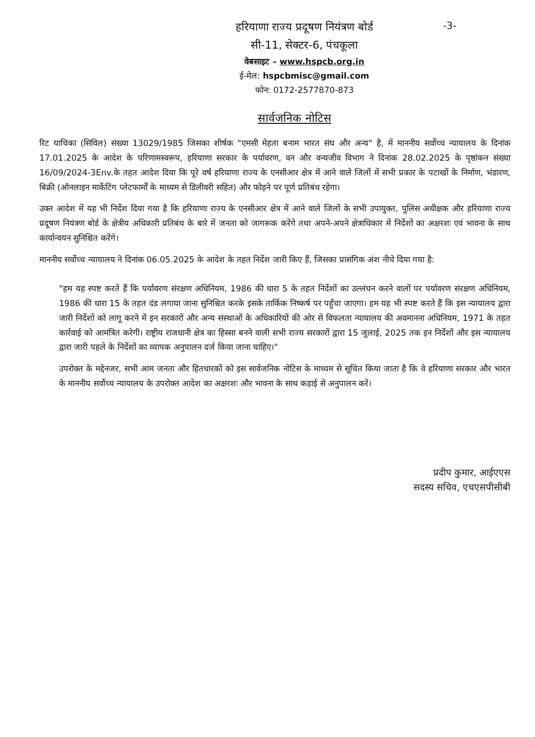-3-
हरियाणा राज्य प्रदूषण नियंत्रण बोर्ड
सी-11, सेक्टर-6, पंचकूला
वेबसाइट – www.hspcb.org.in
ई-मेल: hspcbmisc@gmail.com
फोन: 0172-2577870-873
सार्वजनिक नोटिस
रिट याचिका (सिविल) संख्या 13029/1985 जिसका शीर्षक "एमसी मेहता बनाम भारत संघ और अन्य" है, में माननीय सर्वोच्च न्यायालय के दिनांक 17.01.2025 के आदेश के परिणामस्वरूप, हरियाणा सरकार के पर्यावरण, वन और वन्यजीव विभाग ने दिनांक 28.02.2025 के पृष्ठांकन संख्या 16/09/2024-3Env.के तहत आदेश दिया कि पूरे वर्ष हरियाणा राज्य के एनसीआर क्षेत्र में आने वाले जिलों में सभी प्रकार के पटाखों के निर्माण, भंडारण, बिक्री (ऑनलाइन मार्केटिंग प्लेटफार्मों के माध्यम से डिलीवरी सहित) और फोड़ने पर पूर्ण प्रतिबंध रहेगा।
उक्त आदेश में यह भी निर्देश दिया गया है कि हरियाणा राज्य के एनसीआर क्षेत्र में आने वाले जिलों के सभी उपायुक्त, पुलिस अधीक्षक और हरियाणा राज्य प्रदूषण नियंत्रण बोर्ड के क्षेत्रीय अधिकारी प्रतिबंध के बारे में जनता को जागरूक करेंगे तथा अपने-अपने क्षेत्राधिकार में निर्देशों का अक्षरशः एवं भावना के साथ कार्यान्वयन सुनिश्चित करेंगे।
माननीय सर्वोच्च न्यायालय ने दिनांक 06.05.2025 के आदेश के तहत निर्देश जारी किए हैं, जिसका प्रासंगिक अंश नीचे दिया गया है:
"हम यह स्पष्ट करते हैं कि पर्यावरण संरक्षण अधिनियम, 1986 की धारा 5 के तहत निर्देशों का उल्लंघन करने वालों पर पर्यावरण संरक्षण अधिनियम, 1986 की धारा 15 के तहत दंड लगाया जाना सुनिश्चित करके इसके तार्किक निष्कर्ष पर पहुँचा जाएगा। हम यह भी स्पष्ट करते हैं कि इस न्यायालय द्वारा जारी निर्देशों को लागू करने में इन सरकारों और अन्य संस्थाओं के अधिकारियों की ओर से विफलता न्यायालय की अवमानना अधिनियम, 1971 के तहत कार्रवाई को आमंत्रित करेगी। राष्ट्रीय राजधानी क्षेत्र का हिस्सा बनने वाली सभी राज्य सरकारों द्वारा 15 जुलाई, 2025 तक इन निर्देशों और इस न्यायालय द्वारा जारी पहले के निर्देशों का व्यापक अनुपालन दर्ज किया जाना चाहिए।"
उपरोक्त के मद्देनजर, सभी आम जनता और हितधारकों को इस सार्वजनिक नोटिस के माध्यम से सूचित किया जाता है कि वे हरियाणा सरकार और भारत के माननीय सर्वोच्च न्यायालय के उपरोक्त आदेश का अक्षरशः और भावना के साथ कड़ाई से अनुपालन करें।
प्रदीप कुमार, आईएएस
सदस्य सचिव, एचएसपीसीबी